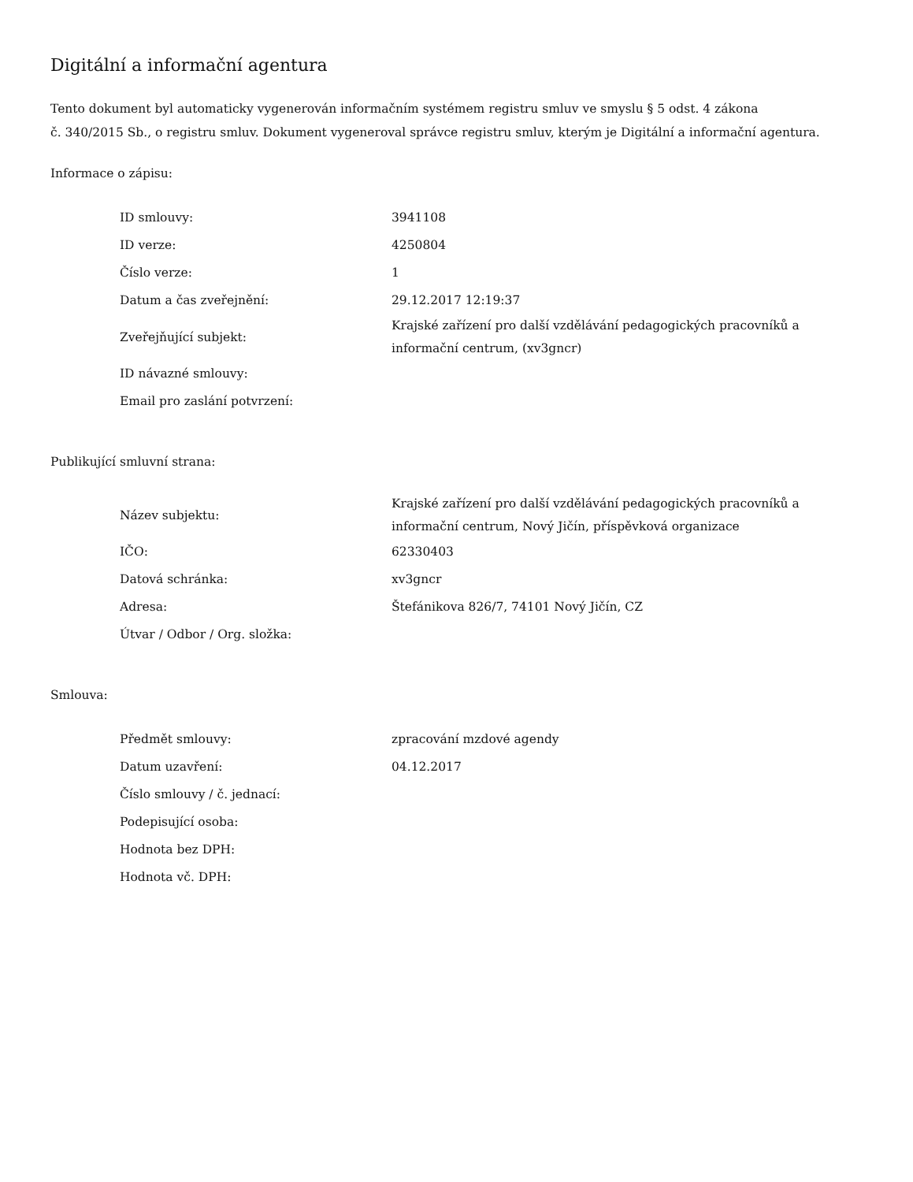Digitální a informační agentura
Tento dokument byl automaticky vygenerován informačním systémem registru smluv ve smyslu § 5 odst. 4 zákona
č. 340/2015 Sb., o registru smluv. Dokument vygeneroval správce registru smluv, kterým je Digitální a informační agentura.
Informace o zápisu:
| ID smlouvy: | 3941108 |
| ID verze: | 4250804 |
| Číslo verze: | 1 |
| Datum a čas zveřejnění: | 29.12.2017 12:19:37 |
| Zveřejňující subjekt: | Krajské zařízení pro další vzdělávání pedagogických pracovníků a informační centrum, (xv3gncr) |
| ID návazné smlouvy: | |
| Email pro zaslání potvrzení: | |
Publikující smluvní strana:
| Název subjektu: | Krajské zařízení pro další vzdělávání pedagogických pracovníků a informační centrum, Nový Jičín, příspěvková organizace |
| IČO: | 62330403 |
| Datová schránka: | xv3gncr |
| Adresa: | Štefánikova 826/7, 74101 Nový Jičín, CZ |
| Útvar / Odbor / Org. složka: | |
Smlouva:
| Předmět smlouvy: | zpracování mzdové agendy |
| Datum uzavření: | 04.12.2017 |
| Číslo smlouvy / č. jednací: | |
| Podepisující osoba: | |
| Hodnota bez DPH: | |
| Hodnota vč. DPH: | |